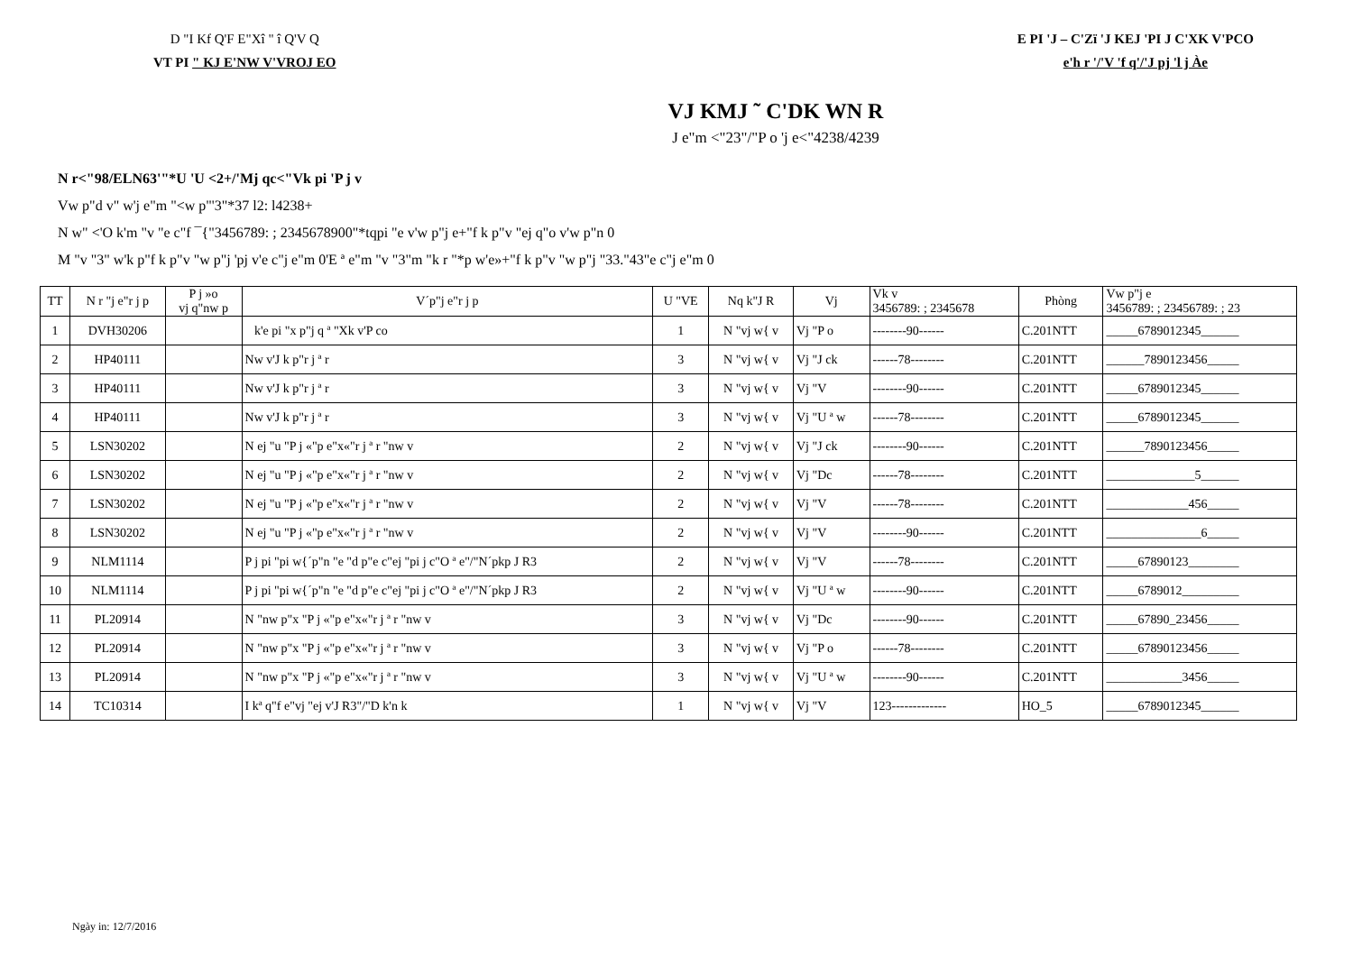D "I Kf Q'F E"Xî " î Q'V Q
VT PI " KJ E'NW V'VROJ EO
E PI 'J – C'Zï 'J KEJ 'PI J C'XK V'PCO
e'h r '/'V 'f q'/'J pj 'l j Àe
VJ KMJ ˜ C'DK WN R
J e"m <"23"/"P o 'j e<"4238/4239
N r<"98/ELN63'"*U 'U <2+/'Mj qc<"Vk pi 'P j v
Vw p"d v" w'j e"m "<w p"'3"*37 l2: l4238+
N w" <'O k'm "v "e c"f ¯{"3456789: ; 2345678900"*tqpi "e v'w p"j e+"f k p"v "ej q"o v'w p"n 0
M "v "3" w'k p"f k p"v "w p"j 'pj v'e c"j e"m 0'E ª e"m "v "3"m "k r "*p w'e»+"f k p"v "w p"j "33."43"e c"j e"m 0
| TT | N r "j e"r j p | P j »o vj q"nw p | V´p"j e"r j p | U "VE | Nq k"J R | Vj | Vk v 3456789: ; 2345678 | Phòng | Vw p"j e 3456789: ; 23456789: ; 23 |
| --- | --- | --- | --- | --- | --- | --- | --- | --- | --- |
| 1 | DVH30206 | | k'e pi "x p"j q ª "Xk v'P co | 1 | N "vj w{ v | Vj "P o | --------90------ | C.201NTT | _____6789012345______ |
| 2 | HP40111 | | Nw v'J k p"r j ª r | 3 | N "vj w{ v | Vj "J ck | ------78-------- | C.201NTT | ______7890123456_____ |
| 3 | HP40111 | | Nw v'J k p"r j ª r | 3 | N "vj w{ v | Vj "V | --------90------ | C.201NTT | _____6789012345______ |
| 4 | HP40111 | | Nw v'J k p"r j ª r | 3 | N "vj w{ v | Vj "U ª w | ------78-------- | C.201NTT | _____6789012345______ |
| 5 | LSN30202 | | N ej "u "P j «"p e"x«"r j ª r "nw v | 2 | N "vj w{ v | Vj "J ck | --------90------ | C.201NTT | ______7890123456_____ |
| 6 | LSN30202 | | N ej "u "P j «"p e"x«"r j ª r "nw v | 2 | N "vj w{ v | Vj "Dc | ------78-------- | C.201NTT | ______________5______ |
| 7 | LSN30202 | | N ej "u "P j «"p e"x«"r j ª r "nw v | 2 | N "vj w{ v | Vj "V | ------78-------- | C.201NTT | _____________456_____ |
| 8 | LSN30202 | | N ej "u "P j «"p e"x«"r j ª r "nw v | 2 | N "vj w{ v | Vj "V | --------90------ | C.201NTT | _______________6_____ |
| 9 | NLM1114 | | P j pi "pi w{´p"n "e "d p"e c"ej "pi j c"O ª e"/"N´pkp J R3 | 2 | N "vj w{ v | Vj "V | ------78-------- | C.201NTT | _____67890123________ |
| 10 | NLM1114 | | P j pi "pi w{´p"n "e "d p"e c"ej "pi j c"O ª e"/"N´pkp J R3 | 2 | N "vj w{ v | Vj "U ª w | --------90------ | C.201NTT | _____6789012_________ |
| 11 | PL20914 | | N "nw p"x "P j «"p e"x«"r j ª r "nw v | 3 | N "vj w{ v | Vj "Dc | --------90------ | C.201NTT | _____67890_23456_____ |
| 12 | PL20914 | | N "nw p"x "P j «"p e"x«"r j ª r "nw v | 3 | N "vj w{ v | Vj "P o | ------78-------- | C.201NTT | _____67890123456_____ |
| 13 | PL20914 | | N "nw p"x "P j «"p e"x«"r j ª r "nw v | 3 | N "vj w{ v | Vj "U ª w | --------90------ | C.201NTT | ____________3456_____ |
| 14 | TC10314 | | I kª q"f e"vj "ej v'J R3"/"D k'n k | 1 | N "vj w{ v | Vj "V | 123------------- | HO_5 | _____6789012345______ |
Ngày in: 12/7/2016